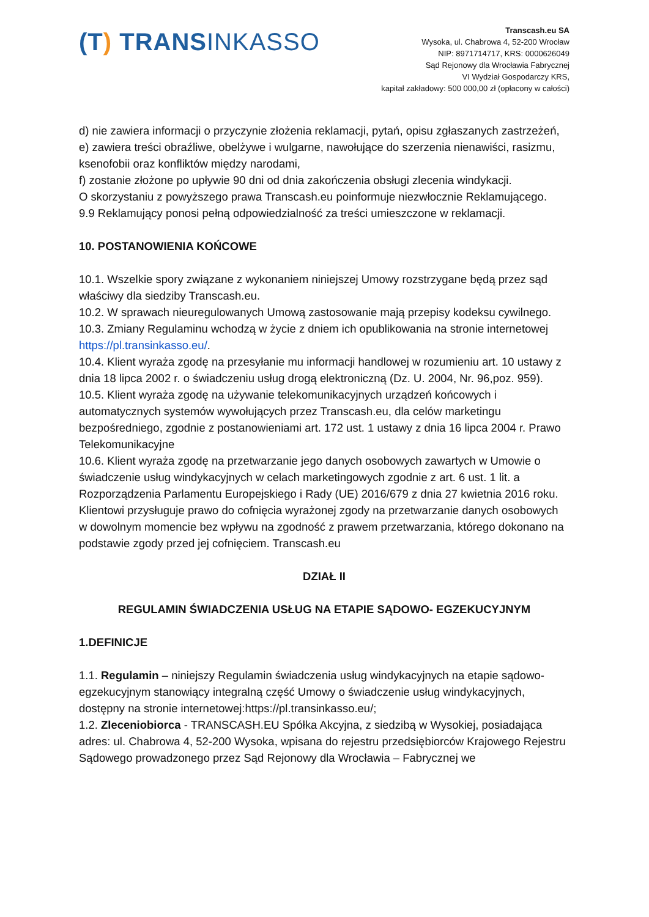(T) TRANSINKASSO
Transcash.eu SA
Wysoka, ul. Chabrowa 4, 52-200 Wrocław
NIP: 8971714717, KRS: 0000626049
Sąd Rejonowy dla Wrocławia Fabrycznej
VI Wydział Gospodarczy KRS,
kapitał zakładowy: 500 000,00 zł (opłacony w całości)
d) nie zawiera informacji o przyczynie złożenia reklamacji, pytań, opisu zgłaszanych zastrzeżeń,
e) zawiera treści obraźliwe, obelżywe i wulgarne, nawołujące do szerzenia nienawiści, rasizmu, ksenofobii oraz konfliktów między narodami,
f) zostanie złożone po upływie 90 dni od dnia zakończenia obsługi zlecenia windykacji.
O skorzystaniu z powyższego prawa Transcash.eu poinformuje niezwłocznie Reklamującego.
9.9 Reklamujący ponosi pełną odpowiedzialność za treści umieszczone w reklamacji.
10. POSTANOWIENIA KOŃCOWE
10.1. Wszelkie spory związane z wykonaniem niniejszej Umowy rozstrzygane będą przez sąd właściwy dla siedziby Transcash.eu.
10.2. W sprawach nieuregulowanych Umową zastosowanie mają przepisy kodeksu cywilnego.
10.3. Zmiany Regulaminu wchodzą w życie z dniem ich opublikowania na stronie internetowej https://pl.transinkasso.eu/.
10.4. Klient wyraża zgodę na przesyłanie mu informacji handlowej w rozumieniu art. 10 ustawy z dnia 18 lipca 2002 r. o świadczeniu usług drogą elektroniczną (Dz. U. 2004, Nr. 96,poz. 959).
10.5. Klient wyraża zgodę na używanie telekomunikacyjnych urządzeń końcowych i automatycznych systemów wywołujących przez Transcash.eu, dla celów marketingu bezpośredniego, zgodnie z postanowieniami art. 172 ust. 1 ustawy z dnia 16 lipca 2004 r. Prawo Telekomunikacyjne
10.6. Klient wyraża zgodę na przetwarzanie jego danych osobowych zawartych w Umowie o świadczenie usług windykacyjnych w celach marketingowych zgodnie z art. 6 ust. 1 lit. a Rozporządzenia Parlamentu Europejskiego i Rady (UE) 2016/679 z dnia 27 kwietnia 2016 roku. Klientowi przysługuje prawo do cofnięcia wyrażonej zgody na przetwarzanie danych osobowych w dowolnym momencie bez wpływu na zgodność z prawem przetwarzania, którego dokonano na podstawie zgody przed jej cofnięciem. Transcash.eu
DZIAŁ II
REGULAMIN ŚWIADCZENIA USŁUG NA ETAPIE SĄDOWO- EGZEKUCYJNYM
1.DEFINICJE
1.1. Regulamin – niniejszy Regulamin świadczenia usług windykacyjnych na etapie sądowo- egzekucyjnym stanowiący integralną część Umowy o świadczenie usług windykacyjnych, dostępny na stronie internetowej:https://pl.transinkasso.eu/;
1.2. Zleceniobiorca - TRANSCASH.EU Spółka Akcyjna, z siedzibą w Wysokiej, posiadająca adres: ul. Chabrowa 4, 52-200 Wysoka, wpisana do rejestru przedsiębiorców Krajowego Rejestru Sądowego prowadzonego przez Sąd Rejonowy dla Wrocławia – Fabrycznej we